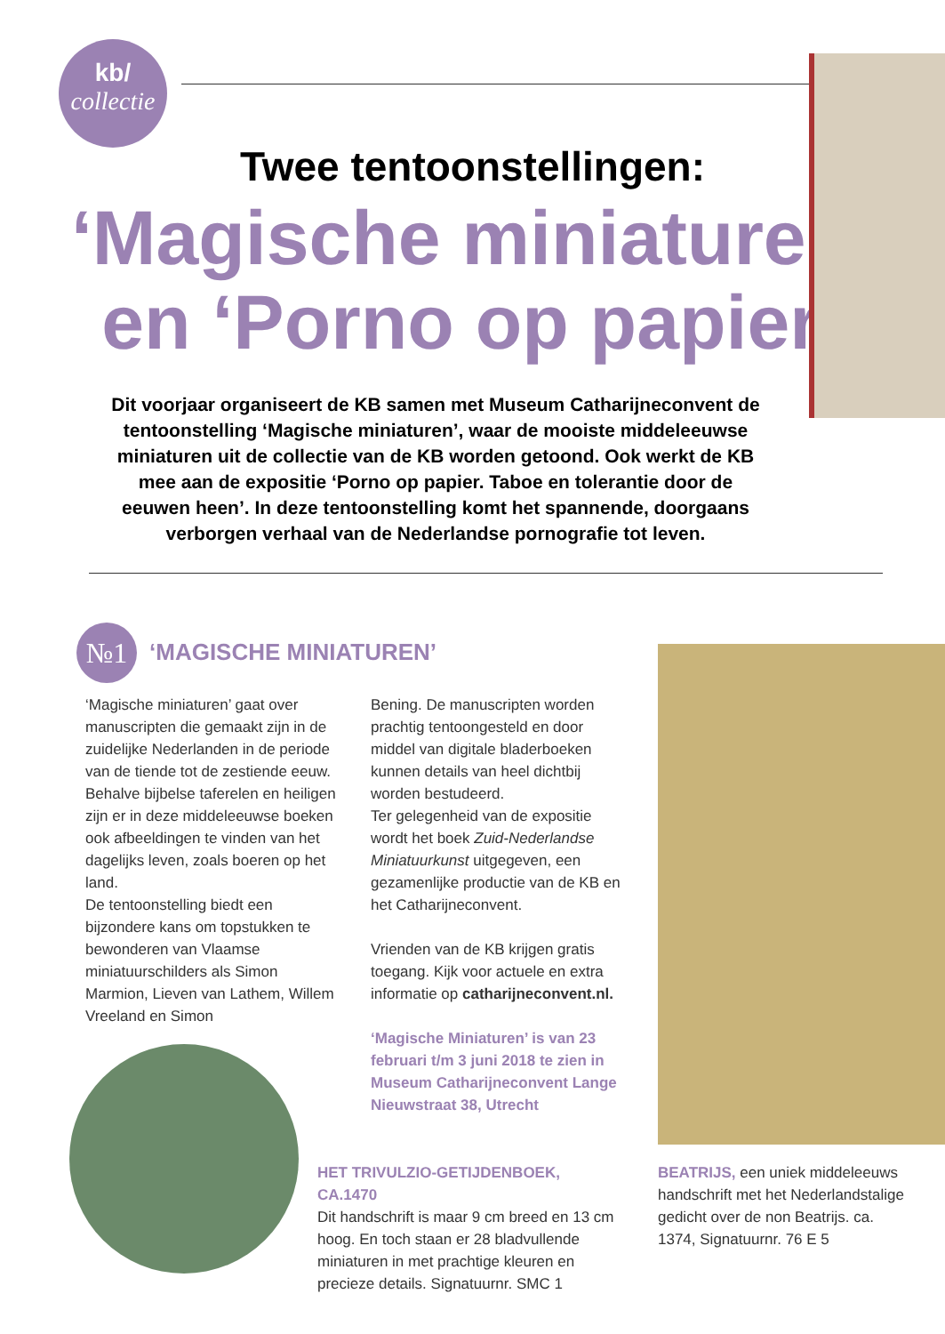kb/
collectie
Twee tentoonstellingen:
‘Magische miniaturen’
en ‘Porno op papier’
Dit voorjaar organiseert de KB samen met Museum Catharijneconvent de tentoonstelling ‘Magische miniaturen’, waar de mooiste middeleeuwse miniaturen uit de collectie van de KB worden getoond. Ook werkt de KB mee aan de expositie ‘Porno op papier. Taboe en tolerantie door de eeuwen heen’. In deze tentoonstelling komt het spannende, doorgaans verborgen verhaal van de Nederlandse pornografie tot leven.
№1 ‘MAGISCHE MINIATUREN’
‘Magische miniaturen’ gaat over manuscripten die gemaakt zijn in de zuidelijke Nederlanden in de periode van de tiende tot de zestiende eeuw. Behalve bijbelse taferelen en heiligen zijn er in deze middeleeuwse boeken ook afbeeldingen te vinden van het dagelijks leven, zoals boeren op het land.
De tentoonstelling biedt een bijzondere kans om topstukken te bewonderen van Vlaamse miniatuurschilders als Simon Marmion, Lieven van Lathem, Willem Vreeland en Simon
Bening. De manuscripten worden prachtig tentoongesteld en door middel van digitale bladerboeken kunnen details van heel dichtbij worden bestudeerd.
Ter gelegenheid van de expositie wordt het boek Zuid-Nederlandse Miniatuurkunst uitgegeven, een gezamenlijke productie van de KB en het Catharijneconvent.
Vrienden van de KB krijgen gratis toegang. Kijk voor actuele en extra informatie op catharijneconvent.nl.
‘Magische Miniaturen’ is van 23 februari t/m 3 juni 2018 te zien in Museum Catharijneconvent Lange Nieuwstraat 38, Utrecht
HET TRIVULZIO-GETIJDENBOEK, CA.1470
Dit handschrift is maar 9 cm breed en 13 cm hoog. En toch staan er 28 bladvullende miniaturen in met prachtige kleuren en precieze details. Signatuurnr. SMC 1
BEATRIJS, een uniek middeleeuws handschrift met het Nederlandstalige gedicht over de non Beatrijs. ca. 1374, Signatuurnr. 76 E 5